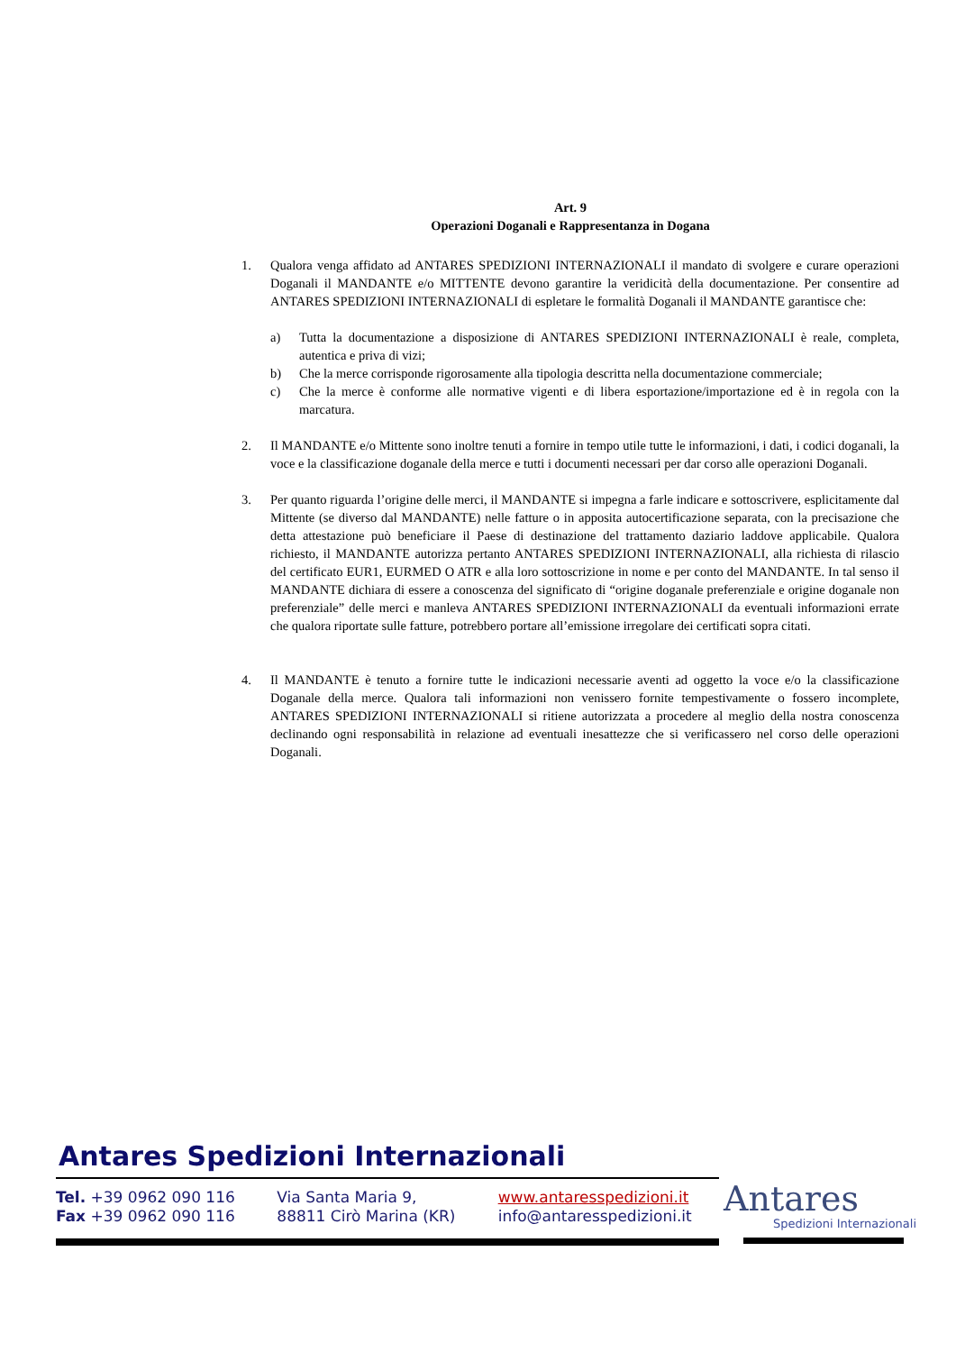Art. 9
Operazioni Doganali e Rappresentanza in Dogana
1. Qualora venga affidato ad ANTARES SPEDIZIONI INTERNAZIONALI il mandato di svolgere e curare operazioni Doganali il MANDANTE e/o MITTENTE devono garantire la veridicità della documentazione. Per consentire ad ANTARES SPEDIZIONI INTERNAZIONALI di espletare le formalità Doganali il MANDANTE garantisce che:
a) Tutta la documentazione a disposizione di ANTARES SPEDIZIONI INTERNAZIONALI è reale, completa, autentica e priva di vizi;
b) Che la merce corrisponde rigorosamente alla tipologia descritta nella documentazione commerciale;
c) Che la merce è conforme alle normative vigenti e di libera esportazione/importazione ed è in regola con la marcatura.
2. Il MANDANTE e/o Mittente sono inoltre tenuti a fornire in tempo utile tutte le informazioni, i dati, i codici doganali, la voce e la classificazione doganale della merce e tutti i documenti necessari per dar corso alle operazioni Doganali.
3. Per quanto riguarda l’origine delle merci, il MANDANTE si impegna a farle indicare e sottoscrivere, esplicitamente dal Mittente (se diverso dal MANDANTE) nelle fatture o in apposita autocertificazione separata, con la precisazione che detta attestazione può beneficiare il Paese di destinazione del trattamento daziario laddove applicabile. Qualora richiesto, il MANDANTE autorizza pertanto ANTARES SPEDIZIONI INTERNAZIONALI, alla richiesta di rilascio del certificato EUR1, EURMED O ATR e alla loro sottoscrizione in nome e per conto del MANDANTE. In tal senso il MANDANTE dichiara di essere a conoscenza del significato di “origine doganale preferenziale e origine doganale non preferenziale” delle merci e manleva ANTARES SPEDIZIONI INTERNAZIONALI da eventuali informazioni errate che qualora riportate sulle fatture, potrebbero portare all’emissione irregolare dei certificati sopra citati.
4. Il MANDANTE è tenuto a fornire tutte le indicazioni necessarie aventi ad oggetto la voce e/o la classificazione Doganale della merce. Qualora tali informazioni non venissero fornite tempestivamente o fossero incomplete, ANTARES SPEDIZIONI INTERNAZIONALI si ritiene autorizzata a procedere al meglio della nostra conoscenza declinando ogni responsabilità in relazione ad eventuali inesattezze che si verificassero nel corso delle operazioni Doganali.
Antares Spedizioni Internazionali
Tel. +39 0962 090 116
Fax +39 0962 090 116
Via Santa Maria 9,
88811 Cirò Marina (KR)
www.antaresspedizioni.it
info@antaresspedizioni.it
Antares
Spedizioni Internazionali